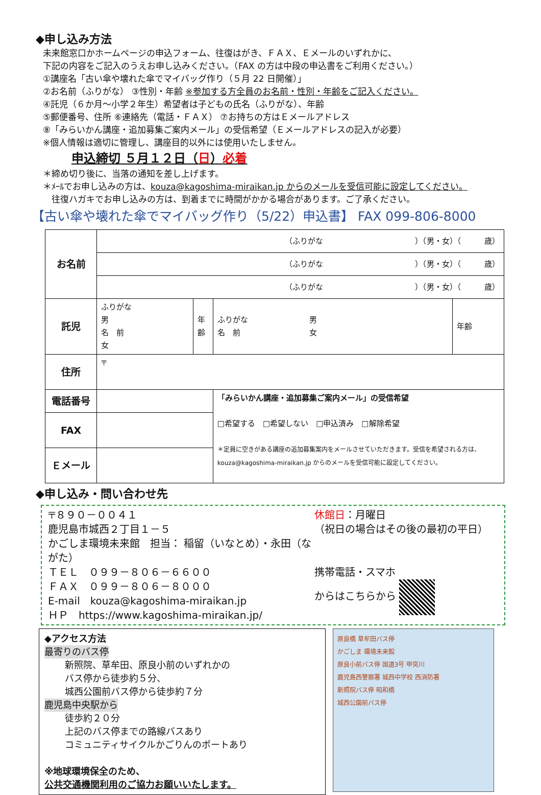◆申し込み方法
未来館窓口かホームページの申込フォーム、往復はがき、ＦＡＸ、Ｅメールのいずれかに、
下記の内容をご記入のうえお申し込みください。（FAX の方は中段の申込書をご利用ください。）
①講座名「古い傘や壊れた傘でマイバッグ作り（５月 22 日開催）」
②お名前（ふりがな） ③性別・年齢 ※参加する方全員のお名前・性別・年齢をご記入ください。
④託児（６か月～小学２年生）希望者は子どもの氏名（ふりがな）、年齢
⑤郵便番号、住所 ⑥連絡先（電話・ＦＡＸ） ⑦お持ちの方はＥメールアドレス
⑧「みらいかん講座・追加募集ご案内メール」の受信希望（Ｅメールアドレスの記入が必要）
※個人情報は適切に管理し、講座目的以外には使用いたしません。
申込締切 ５月１２日（日）必着
＊締め切り後に、当落の通知を差し上げます。
＊ﾒｰﾙでお申し込みの方は、kouza@kagoshima-miraikan.jp からのメールを受信可能に設定してください。
　往復ハガキでお申し込みの方は、到着までに時間がかかる場合があります。ご了承ください。
【古い傘や壊れた傘でマイバッグ作り（5/22）申込書】 FAX 099-806-8000
| お名前 | （ふりがな ）（男・女）（ 歳） | | | |
| | （ふりがな ）（男・女）（ 歳） | | | |
| | （ふりがな ）（男・女）（ 歳） | | | |
| 託児 | ふりがな 男 名 前 女 | 年齢 | ふりがな 男 名 前 女 | 年齢 |
| 住所 | 〒 | | | |
| 電話番号 | | | 「みらいかん講座・追加募集ご案内メール」の受信希望 □希望する □希望しない □申込済み □解除希望 ＊定員に空きがある講座の追加募集案内をメールさせていただきます。受信を希望される方は、kouza@kagoshima-miraikan.jp からのメールを受信可能に設定してください。 | |
| FAX | | | | |
| Ｅメール | | | | |
◆申し込み・問い合わせ先
〒８９０－００４１
鹿児島市城西２丁目１－５
かごしま環境未来館　担当： 稲留（いなとめ）・永田（ながた）
ＴＥＬ　０９９－８０６－６６００
ＦＡＸ　０９９－８０６－８０００
E-mail　kouza@kagoshima-miraikan.jp
ＨＰ　https://www.kagoshima-miraikan.jp/
休館日：月曜日
（祝日の場合はその後の最初の平日）
携帯電話・スマホ
からはこちらから
◆アクセス方法
最寄りのバス停
新照院、草牟田、原良小前のいずれかの
バス停から徒歩約５分、
城西公園前バス停から徒歩約７分
鹿児島中央駅から
徒歩約２０分
上記のバス停までの路線バスあり
コミュニティサイクルかごりんのポートあり
※地球環境保全のため、
公共交通機関利用のご協力お願いいたします。
原良橋 草牟田バス停
かごしま 環境未来館
原良小前バス停 国道3号 甲突川
鹿児島西警察署 城西中学校 西消防署
新照院バス停 昭和橋
城西公園前バス停